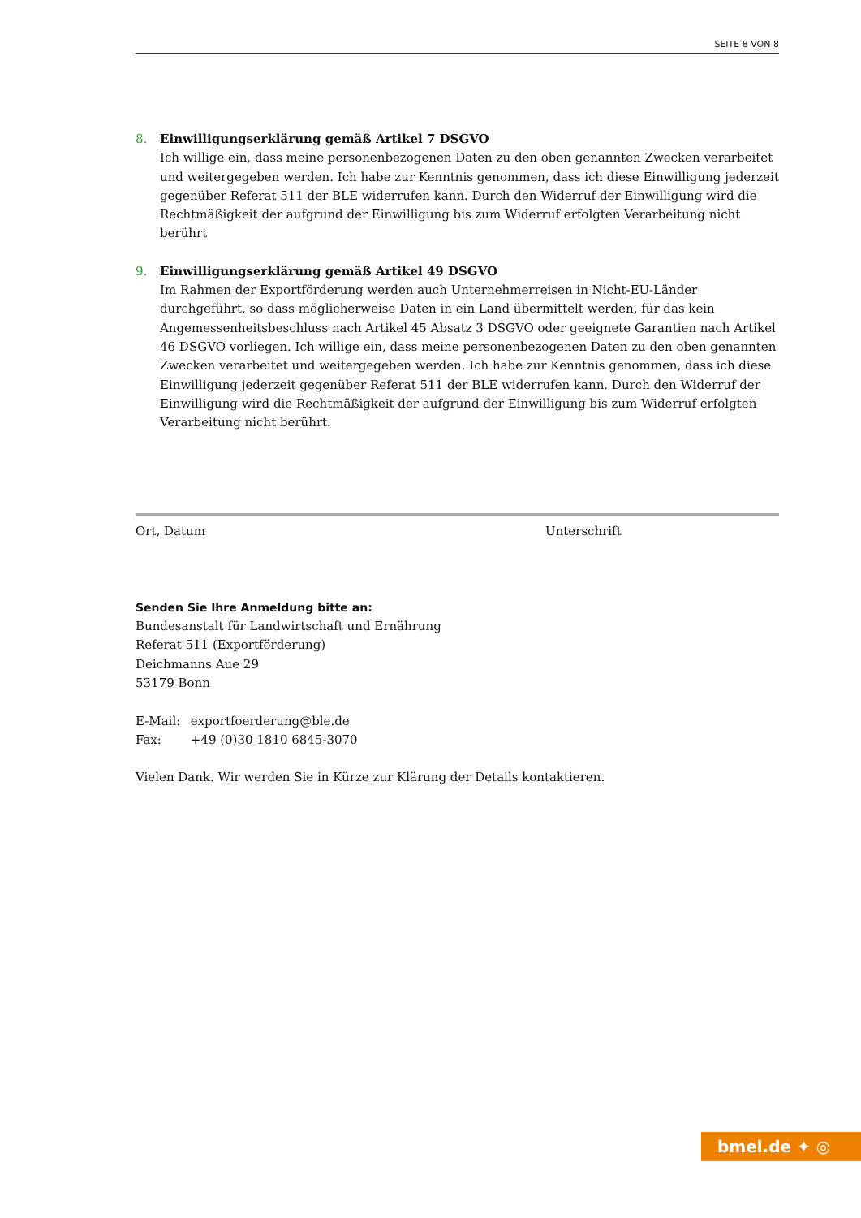SEITE 8 VON 8
8. Einwilligungserklärung gemäß Artikel 7 DSGVO
Ich willige ein, dass meine personenbezogenen Daten zu den oben genannten Zwecken verarbeitet und weitergegeben werden. Ich habe zur Kenntnis genommen, dass ich diese Einwilligung jederzeit gegenüber Referat 511 der BLE widerrufen kann. Durch den Widerruf der Einwilligung wird die Rechtmäßigkeit der aufgrund der Einwilligung bis zum Widerruf erfolgten Verarbeitung nicht berührt
9. Einwilligungserklärung gemäß Artikel 49 DSGVO
Im Rahmen der Exportförderung werden auch Unternehmerreisen in Nicht-EU-Länder durchgeführt, so dass möglicherweise Daten in ein Land übermittelt werden, für das kein Angemessenheitsbeschluss nach Artikel 45 Absatz 3 DSGVO oder geeignete Garantien nach Artikel 46 DSGVO vorliegen. Ich willige ein, dass meine personenbezogenen Daten zu den oben genannten Zwecken verarbeitet und weitergegeben werden. Ich habe zur Kenntnis genommen, dass ich diese Einwilligung jederzeit gegenüber Referat 511 der BLE widerrufen kann. Durch den Widerruf der Einwilligung wird die Rechtmäßigkeit der aufgrund der Einwilligung bis zum Widerruf erfolgten Verarbeitung nicht berührt.
Ort, Datum Unterschrift
Senden Sie Ihre Anmeldung bitte an:
Bundesanstalt für Landwirtschaft und Ernährung
Referat 511 (Exportförderung)
Deichmanns Aue 29
53179 Bonn
E-Mail: exportfoerderung@ble.de
Fax: +49 (0)30 1810 6845-3070
Vielen Dank. Wir werden Sie in Kürze zur Klärung der Details kontaktieren.
bmel.de ✦ ◎